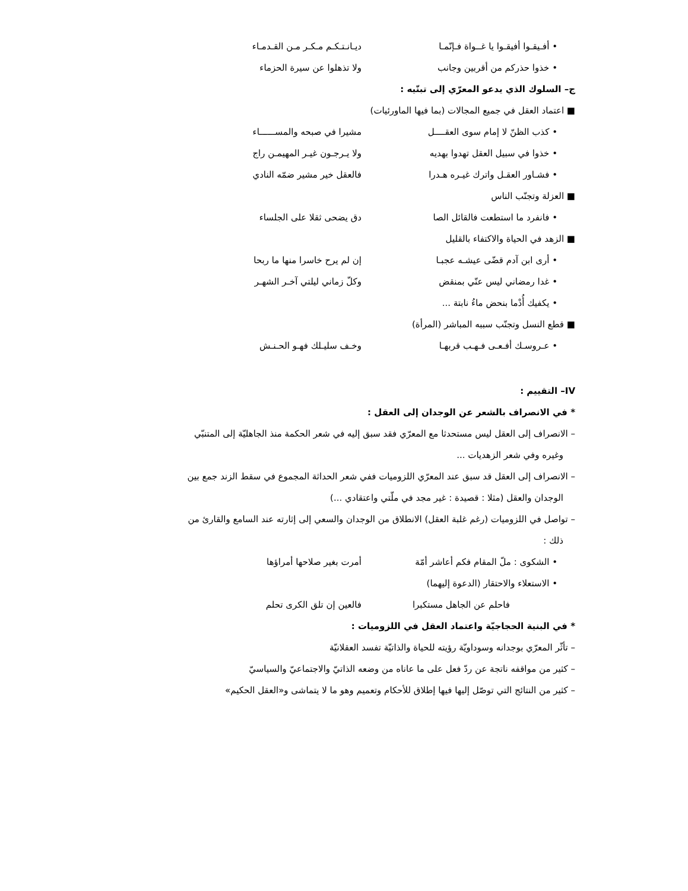• أفـيقـوا أفيقـوا يا غــواة فـإنّمـا ديـانـتـكـم مـكـر مـن القـدمـاء
• خذوا حذركم من أقربين وجانب ولا تذهلوا عن سيرة الحزماء
ج– السلوك الذي يدعو المعرّي إلى تبنّيه :
■ اعتماد العقل في جميع المجالات (بما فيها الماورئيات)
• كذب الظنّ لا إمام سوى العقــــل مشيرا في صبحه والمســــــاء
• خذوا في سبيل العقل تهدوا بهديه ولا يـرجـون غيـر المهيمـن راج
• فشـاور العقـل واترك غيـره هـدرا فالعقل خير مشير ضمّه النادي
■ العزلة وتجنّب الناس
• فانفرد ما استطعت فالقائل الصا دق يضحى ثقلا على الجلساء
■ الزهد في الحياة والاكتفاء بالقليل
• أرى ابن آدم قضّى عيشـه عجبـا إن لم يرح خاسرا منها ما ربحا
• غدا رمضاني ليس عنّي بمنقض وكلّ زماني ليلتي آخـر الشهـر
• يكفيك أُدْما بنحض ماءُ نابتة ...
■ قطع النسل وتجنّب سببه المباشر (المرأة)
• عـروسـك أفـعـى فـهـب قربهـا وخـف سليـلك فهـو الحـنـش
IV– التقييم :
* في الانصراف بالشعر عن الوجدان إلى العقل :
– الانصراف إلى العقل ليس مستحدثا مع المعرّي فقد سبق إليه في شعر الحكمة منذ الجاهليّة إلى المتنبّي
وغيره وفي شعر الزهديات ...
– الانصراف إلى العقل قد سبق عند المعرّي اللزوميات ففي شعر الحداثة المجموع في سقط الزند جمع بين
الوجدان والعقل (مثلا : قصيدة : غير مجد في ملّتي واعتقادي ...)
– تواصل في اللزوميات (رغم غلبة العقل) الانطلاق من الوجدان والسعي إلى إثارته عند السامع والقارئ من
ذلك :
• الشكوى : ملّ المقام فكم أعاشر أمّة أمرت بغير صلاحها أمراؤها
• الاستعلاء والاحتقار (الدعوة إليهما)
فاحلم عن الجاهل مستكبرا فالعين إن تلق الكرى تحلم
* في البنية الحجاجيّة واعتماد العقل في اللزوميات :
– تأثّر المعرّي بوجدانه وسوداويّة رؤيته للحياة والذاتيّة تفسد العقلانيّة
– كثير من مواقفه ناتجة عن ردّ فعل على ما عاناه من وضعه الذاتيّ والاجتماعيّ والسياسيّ
– كثير من النتائج التي توصّل إليها فيها إطلاق للأحكام وتعميم وهو ما لا يتماشى و«العقل الحكيم»